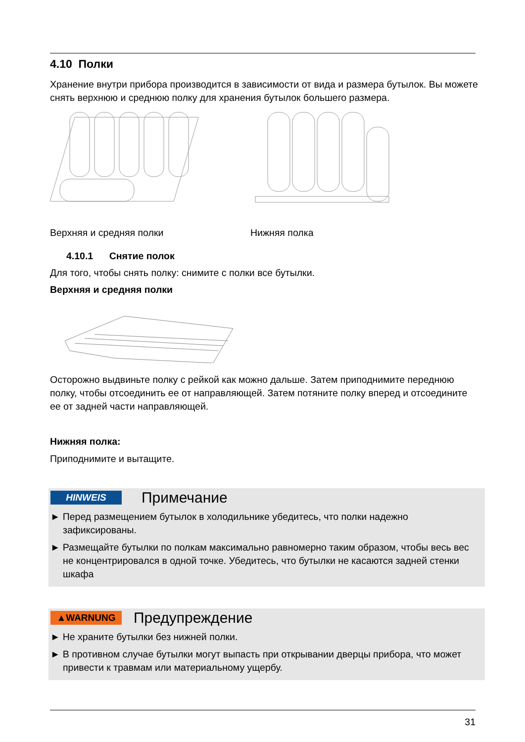4.10 Полки
Хранение внутри прибора производится в зависимости от вида и размера бутылок. Вы можете снять верхнюю и среднюю полку для хранения бутылок большего размера.
Верхняя и средняя полки Нижняя полка
4.10.1 Снятие полок
Для того, чтобы снять полку: снимите с полки все бутылки.
Верхняя и средняя полки
Осторожно выдвиньте полку с рейкой как можно дальше. Затем приподнимите переднюю полку, чтобы отсоединить ее от направляющей. Затем потяните полку вперед и отсоедините ее от задней части направляющей.
Нижняя полка:
Приподнимите и вытащите.
HINWEIS Примечание
► Перед размещением бутылок в холодильнике убедитесь, что полки надежно зафиксированы.
► Размещайте бутылки по полкам максимально равномерно таким образом, чтобы весь вес не концентрировался в одной точке. Убедитесь, что бутылки не касаются задней стенки шкафа
▲WARNUNG Предупреждение
► Не храните бутылки без нижней полки.
► В противном случае бутылки могут выпасть при открывании дверцы прибора, что может привести к травмам или материальному ущербу.
31